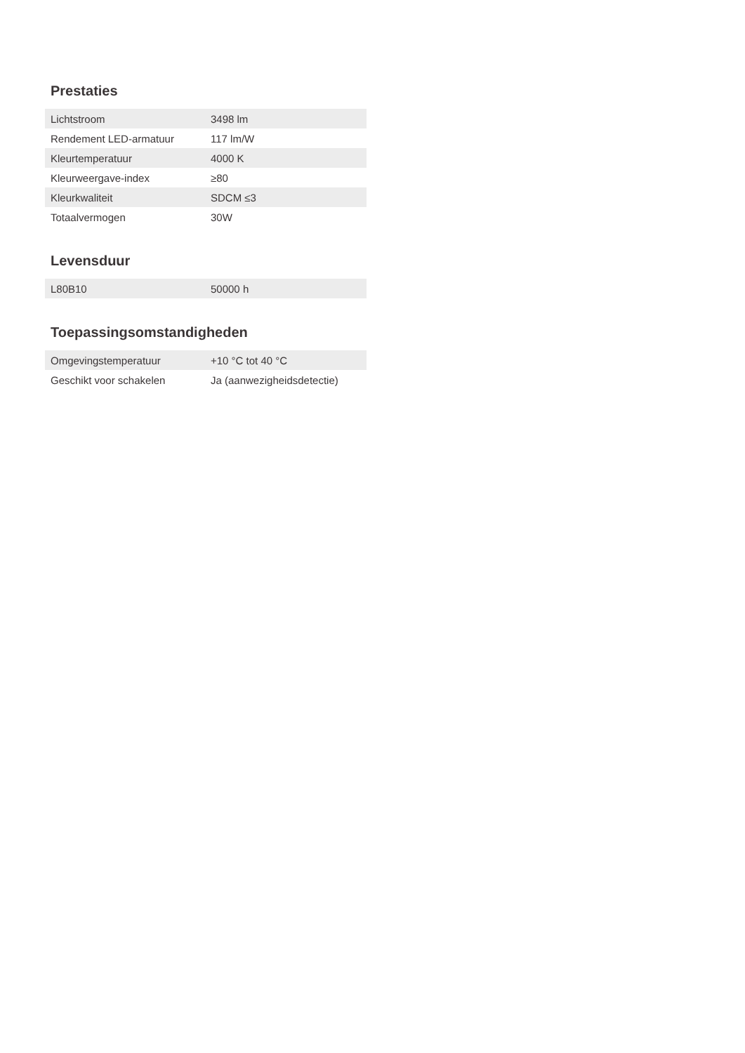Prestaties
| Lichtstroom | 3498 lm |
| Rendement LED-armatuur | 117 lm/W |
| Kleurtemperatuur | 4000 K |
| Kleurweergave-index | ≥80 |
| Kleurkwaliteit | SDCM ≤3 |
| Totaalvermogen | 30W |
Levensduur
| L80B10 | 50000 h |
Toepassingsomstandigheden
| Omgevingstemperatuur | +10 °C tot 40 °C |
| Geschikt voor schakelen | Ja (aanwezigheidsdetectie) |